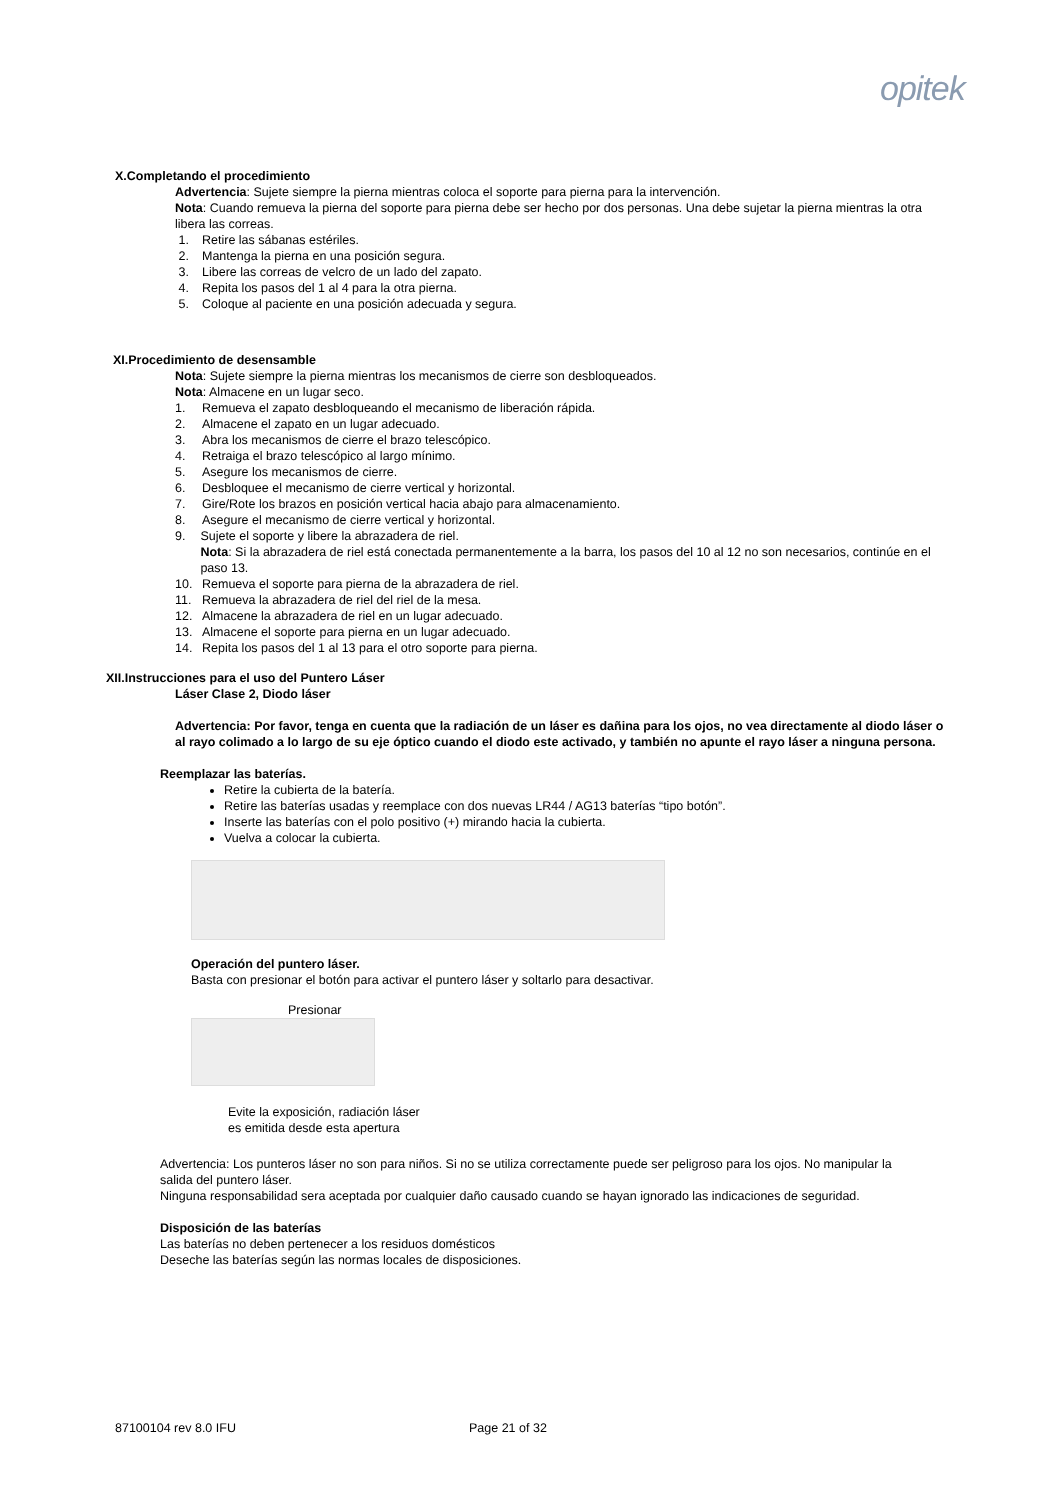opitek
X.Completando el procedimiento
Advertencia: Sujete siempre la pierna mientras coloca el soporte para pierna para la intervención.
Nota: Cuando remueva la pierna del soporte para pierna debe ser hecho por dos personas. Una debe sujetar la pierna mientras la otra libera las correas.
1. Retire las sábanas estériles.
2. Mantenga la pierna en una posición segura.
3. Libere las correas de velcro de un lado del zapato.
4. Repita los pasos del 1 al 4 para la otra pierna.
5. Coloque al paciente en una posición adecuada y segura.
XI.Procedimiento de desensamble
Nota: Sujete siempre la pierna mientras los mecanismos de cierre son desbloqueados.
Nota: Almacene en un lugar seco.
1. Remueva el zapato desbloqueando el mecanismo de liberación rápida.
2. Almacene el zapato en un lugar adecuado.
3. Abra los mecanismos de cierre el brazo telescópico.
4. Retraiga el brazo telescópico al largo mínimo.
5. Asegure los mecanismos de cierre.
6. Desbloquee el mecanismo de cierre vertical y horizontal.
7. Gire/Rote los brazos en posición vertical hacia abajo para almacenamiento.
8. Asegure el mecanismo de cierre vertical y horizontal.
9. Sujete el soporte y libere la abrazadera de riel.
Nota: Si la abrazadera de riel está conectada permanentemente a la barra, los pasos del 10 al 12 no son necesarios, continúe en el paso 13.
10. Remueva el soporte para pierna de la abrazadera de riel.
11. Remueva la abrazadera de riel del riel de la mesa.
12. Almacene la abrazadera de riel en un lugar adecuado.
13. Almacene el soporte para pierna en un lugar adecuado.
14. Repita los pasos del 1 al 13 para el otro soporte para pierna.
XII.Instrucciones para el uso del Puntero Láser
Láser Clase 2, Diodo láser
Advertencia: Por favor, tenga en cuenta que la radiación de un láser es dañina para los ojos, no vea directamente al diodo láser o al rayo colimado a lo largo de su eje óptico cuando el diodo este activado, y también no apunte el rayo láser a ninguna persona.
Reemplazar las baterías.
Retire la cubierta de la batería.
Retire las baterías usadas y reemplace con dos nuevas LR44 / AG13 baterías “tipo botón”.
Inserte las baterías con el polo positivo (+) mirando hacia la cubierta.
Vuelva a colocar la cubierta.
Operación del puntero láser.
Basta con presionar el botón para activar el puntero láser y soltarlo para desactivar.
Presionar
Evite la exposición, radiación láser
es emitida desde esta apertura
Advertencia: Los punteros láser no son para niños. Si no se utiliza correctamente puede ser peligroso para los ojos. No manipular la salida del puntero láser.
Ninguna responsabilidad sera aceptada por cualquier daño causado cuando se hayan ignorado las indicaciones de seguridad.
Disposición de las baterías
Las baterías no deben pertenecer a los residuos domésticos
Deseche las baterías según las normas locales de disposiciones.
87100104 rev 8.0 IFU Page 21 of 32